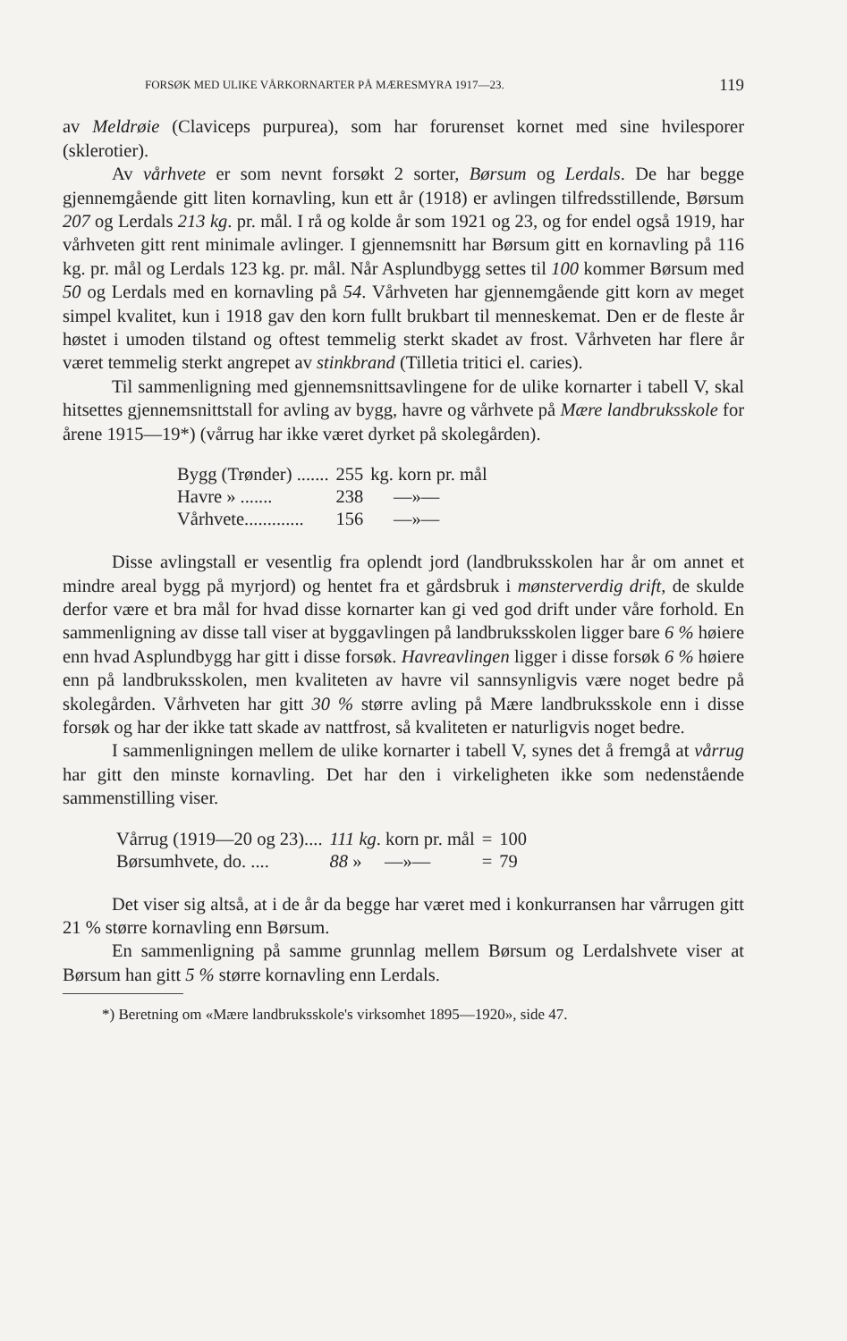FORSØK MED ULIKE VÅRKORNARTER PÅ MÆRESMYRA 1917—23. 119
av Meldrøie (Claviceps purpurea), som har forurenset kornet med sine hvilesporer (sklerotier).
Av vårhvete er som nevnt forsøkt 2 sorter, Børsum og Lerdals. De har begge gjennemgående gitt liten kornavling, kun ett år (1918) er avlingen tilfredsstillende, Børsum 207 og Lerdals 213 kg. pr. mål. I rå og kolde år som 1921 og 23, og for endel også 1919, har vårhveten gitt rent minimale avlinger. I gjennemsnitt har Børsum gitt en kornavling på 116 kg. pr. mål og Lerdals 123 kg. pr. mål. Når Asplundbygg settes til 100 kommer Børsum med 50 og Lerdals med en kornavling på 54. Vårhveten har gjennemgående gitt korn av meget simpel kvalitet, kun i 1918 gav den korn fullt brukbart til menneskemat. Den er de fleste år høstet i umoden tilstand og oftest temmelig sterkt skadet av frost. Vårhveten har flere år været temmelig sterkt angrepet av stinkbrand (Tilletia tritici el. caries).
Til sammenligning med gjennemsnittsavlingene for de ulike kornarter i tabell V, skal hitsettes gjennemsnittstall for avling av bygg, havre og vårhvete på Mære landbruksskole for årene 1915—19*) (vårrug har ikke været dyrket på skolegården).
| Bygg (Trønder) ....... | 255 | kg. korn pr. mål |
| Havre » ....... | 238 | —»— |
| Vårhvete............. | 156 | —»— |
Disse avlingstall er vesentlig fra oplendt jord (landbruksskolen har år om annet et mindre areal bygg på myrjord) og hentet fra et gårdsbruk i mønsterverdig drift, de skulde derfor være et bra mål for hvad disse kornarter kan gi ved god drift under våre forhold. En sammenligning av disse tall viser at byggavlingen på landbruksskolen ligger bare 6 % høiere enn hvad Asplundbygg har gitt i disse forsøk. Havreavlingen ligger i disse forsøk 6 % høiere enn på landbruksskolen, men kvaliteten av havre vil sannsynligvis være noget bedre på skolegården. Vårhveten har gitt 30 % større avling på Mære landbruksskole enn i disse forsøk og har der ikke tatt skade av nattfrost, så kvaliteten er naturligvis noget bedre.
I sammenligningen mellem de ulike kornarter i tabell V, synes det å fremgå at vårrug har gitt den minste kornavling. Det har den i virkeligheten ikke som nedenstående sammenstilling viser.
| Vårrug (1919—20 og 23).... | 111 kg . korn pr. mål | = | 100 |
| Børsumhvete, do. .... | 88 » —»— | = | 79 |
Det viser sig altså, at i de år da begge har været med i konkurransen har vårrugen gitt 21 % større kornavling enn Børsum.
En sammenligning på samme grunnlag mellem Børsum og Lerdalshvete viser at Børsum han gitt 5 % større kornavling enn Lerdals.
*) Beretning om «Mære landbruksskole's virksomhet 1895—1920», side 47.